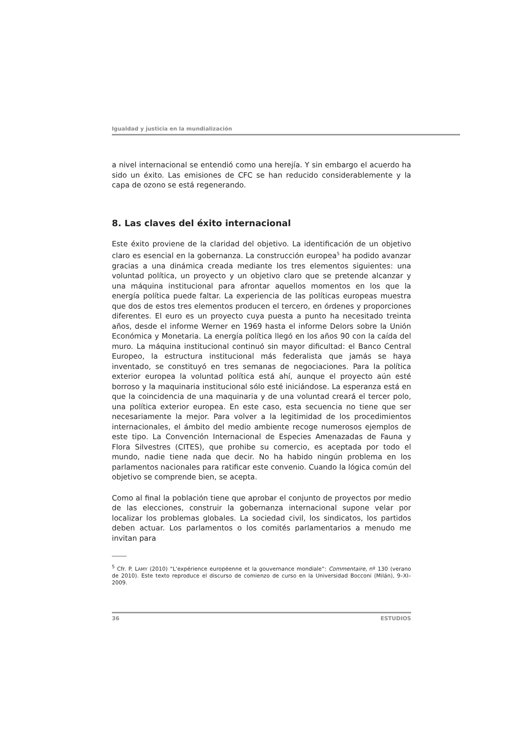Igualdad y justicia en la mundialización
a nivel internacional se entendió como una herejía. Y sin embargo el acuerdo ha sido un éxito. Las emisiones de CFC se han reducido considerablemente y la capa de ozono se está regenerando.
8. Las claves del éxito internacional
Este éxito proviene de la claridad del objetivo. La identificación de un objetivo claro es esencial en la gobernanza. La construcción europea<sup>5</sup> ha podido avanzar gracias a una dinámica creada mediante los tres elementos siguientes: una voluntad política, un proyecto y un objetivo claro que se pretende alcanzar y una máquina institucional para afrontar aquellos momentos en los que la energía política puede faltar. La experiencia de las políticas europeas muestra que dos de estos tres elementos producen el tercero, en órdenes y proporciones diferentes. El euro es un proyecto cuya puesta a punto ha necesitado treinta años, desde el informe Werner en 1969 hasta el informe Delors sobre la Unión Económica y Monetaria. La energía política llegó en los años 90 con la caída del muro. La máquina institucional continuó sin mayor dificultad: el Banco Central Europeo, la estructura institucional más federalista que jamás se haya inventado, se constituyó en tres semanas de negociaciones. Para la política exterior europea la voluntad política está ahí, aunque el proyecto aún esté borroso y la maquinaria institucional sólo esté iniciándose. La esperanza está en que la coincidencia de una maquinaria y de una voluntad creará el tercer polo, una política exterior europea. En este caso, esta secuencia no tiene que ser necesariamente la mejor. Para volver a la legitimidad de los procedimientos internacionales, el ámbito del medio ambiente recoge numerosos ejemplos de este tipo. La Convención Internacional de Especies Amenazadas de Fauna y Flora Silvestres (CITES), que prohibe su comercio, es aceptada por todo el mundo, nadie tiene nada que decir. No ha habido ningún problema en los parlamentos nacionales para ratificar este convenio. Cuando la lógica común del objetivo se comprende bien, se acepta.
Como al final la población tiene que aprobar el conjunto de proyectos por medio de las elecciones, construir la gobernanza internacional supone velar por localizar los problemas globales. La sociedad civil, los sindicatos, los partidos deben actuar. Los parlamentos o los comités parlamentarios a menudo me invitan para
<sup>5</sup> Cfr. P. LAMY (2010) “L’expérience européenne et la gouvernance mondiale”: Commentaire, nº 130 (verano de 2010). Este texto reproduce el discurso de comienzo de curso en la Universidad Bocconi (Milán), 9–XI–2009.
36 ESTUDIOS